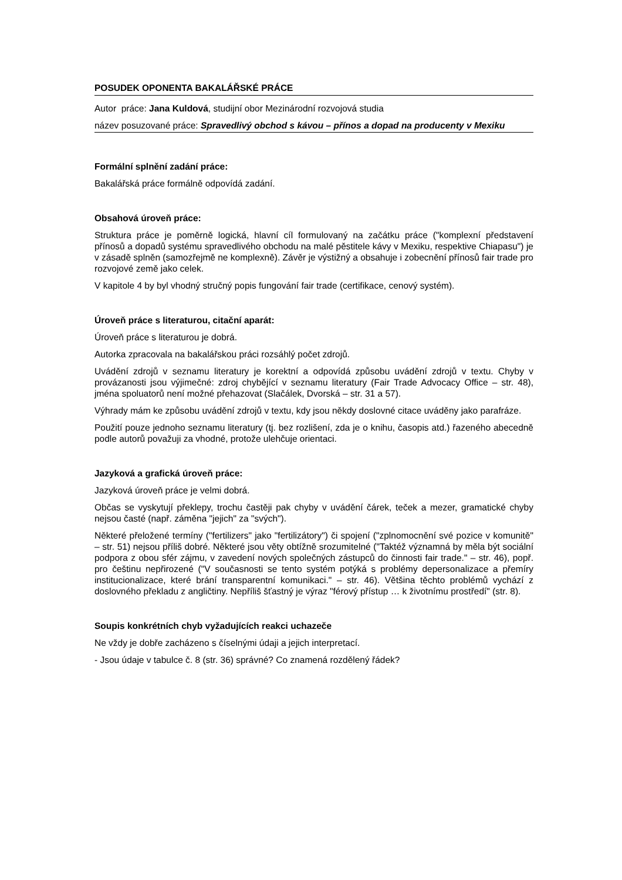POSUDEK OPONENTA BAKALÁŘSKÉ PRÁCE
Autor práce: Jana Kuldová, studijní obor Mezinárodní rozvojová studia
název posuzované práce: Spravedlivý obchod s kávou – přínos a dopad na producenty v Mexiku
Formální splnění zadání práce:
Bakalářská práce formálně odpovídá zadání.
Obsahová úroveň práce:
Struktura práce je poměrně logická, hlavní cíl formulovaný na začátku práce ("komplexní představení přínosů a dopadů systému spravedlivého obchodu na malé pěstitele kávy v Mexiku, respektive Chiapasu") je v zásadě splněn (samozřejmě ne komplexně). Závěr je výstižný a obsahuje i zobecnění přínosů fair trade pro rozvojové země jako celek.
V kapitole 4 by byl vhodný stručný popis fungování fair trade (certifikace, cenový systém).
Úroveň práce s literaturou, citační aparát:
Úroveň práce s literaturou je dobrá.
Autorka zpracovala na bakalářskou práci rozsáhlý počet zdrojů.
Uvádění zdrojů v seznamu literatury je korektní a odpovídá způsobu uvádění zdrojů v textu. Chyby v provázanosti jsou výjimečné: zdroj chybějící v seznamu literatury (Fair Trade Advocacy Office – str. 48), jména spoluatorů není možné přehazovat (Slačálek, Dvorská – str. 31 a 57).
Výhrady mám ke způsobu uvádění zdrojů v textu, kdy jsou někdy doslovné citace uváděny jako parafráze.
Použití pouze jednoho seznamu literatury (tj. bez rozlišení, zda je o knihu, časopis atd.) řazeného abecedně podle autorů považuji za vhodné, protože ulehčuje orientaci.
Jazyková a grafická úroveň práce:
Jazyková úroveň práce je velmi dobrá.
Občas se vyskytují překlepy, trochu častěji pak chyby v uvádění čárek, teček a mezer, gramatické chyby nejsou časté (např. záměna "jejich" za "svých").
Některé přeložené termíny ("fertilizers" jako "fertilizátory") či spojení ("zplnomocnění své pozice v komunitě" – str. 51) nejsou příliš dobré. Některé jsou věty obtížně srozumitelné ("Taktéž významná by měla být sociální podpora z obou sfér zájmu, v zavedení nových společných zástupců do činnosti fair trade." – str. 46), popř. pro češtinu nepřirozené ("V současnosti se tento systém potýká s problémy depersonalizace a přemíry institucionalizace, které brání transparentní komunikaci." – str. 46). Většina těchto problémů vychází z doslovného překladu z angličtiny. Nepříliš šťastný je výraz "férový přístup … k životnímu prostředí" (str. 8).
Soupis konkrétních chyb vyžadujících reakci uchazeče
Ne vždy je dobře zacházeno s číselnými údaji a jejich interpretací.
- Jsou údaje v tabulce č. 8 (str. 36) správné? Co znamená rozdělený řádek?